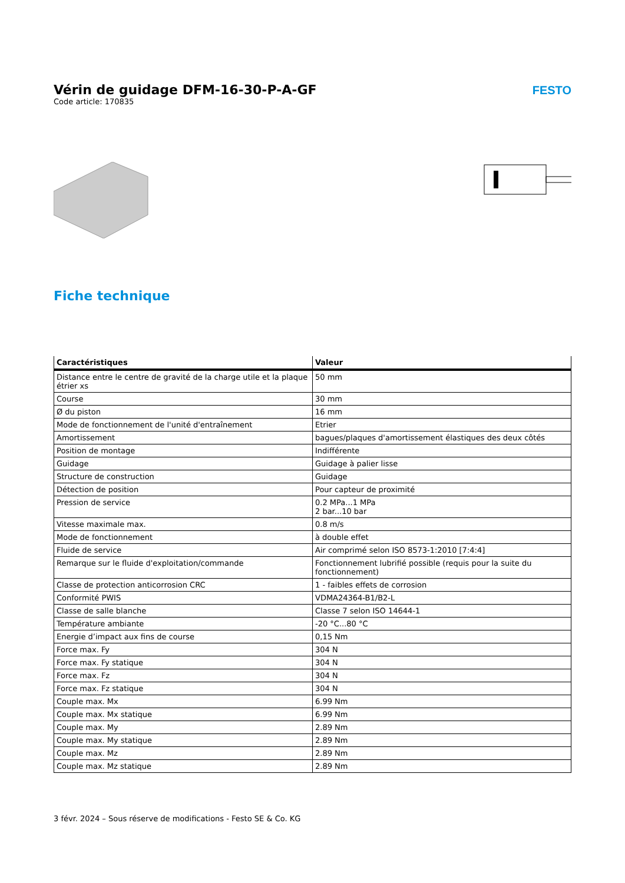Vérin de guidage DFM-16-30-P-A-GF
Code article: 170835
FESTO
Fiche technique
| Caractéristiques | Valeur |
| --- | --- |
| Distance entre le centre de gravité de la charge utile et la plaque étrier xs | 50 mm |
| Course | 30 mm |
| Ø du piston | 16 mm |
| Mode de fonctionnement de l'unité d'entraînement | Etrier |
| Amortissement | bagues/plaques d'amortissement élastiques des deux côtés |
| Position de montage | Indifférente |
| Guidage | Guidage à palier lisse |
| Structure de construction | Guidage |
| Détection de position | Pour capteur de proximité |
| Pression de service | 0.2 MPa...1 MPa 2 bar...10 bar |
| Vitesse maximale max. | 0.8 m/s |
| Mode de fonctionnement | à double effet |
| Fluide de service | Air comprimé selon ISO 8573-1:2010 [7:4:4] |
| Remarque sur le fluide d'exploitation/commande | Fonctionnement lubrifié possible (requis pour la suite du fonctionnement) |
| Classe de protection anticorrosion CRC | 1 - faibles effets de corrosion |
| Conformité PWIS | VDMA24364-B1/B2-L |
| Classe de salle blanche | Classe 7 selon ISO 14644-1 |
| Température ambiante | -20 °C...80 °C |
| Energie d’impact aux fins de course | 0,15 Nm |
| Force max. Fy | 304 N |
| Force max. Fy statique | 304 N |
| Force max. Fz | 304 N |
| Force max. Fz statique | 304 N |
| Couple max. Mx | 6.99 Nm |
| Couple max. Mx statique | 6.99 Nm |
| Couple max. My | 2.89 Nm |
| Couple max. My statique | 2.89 Nm |
| Couple max. Mz | 2.89 Nm |
| Couple max. Mz statique | 2.89 Nm |
3 févr. 2024 – Sous réserve de modifications - Festo SE & Co. KG